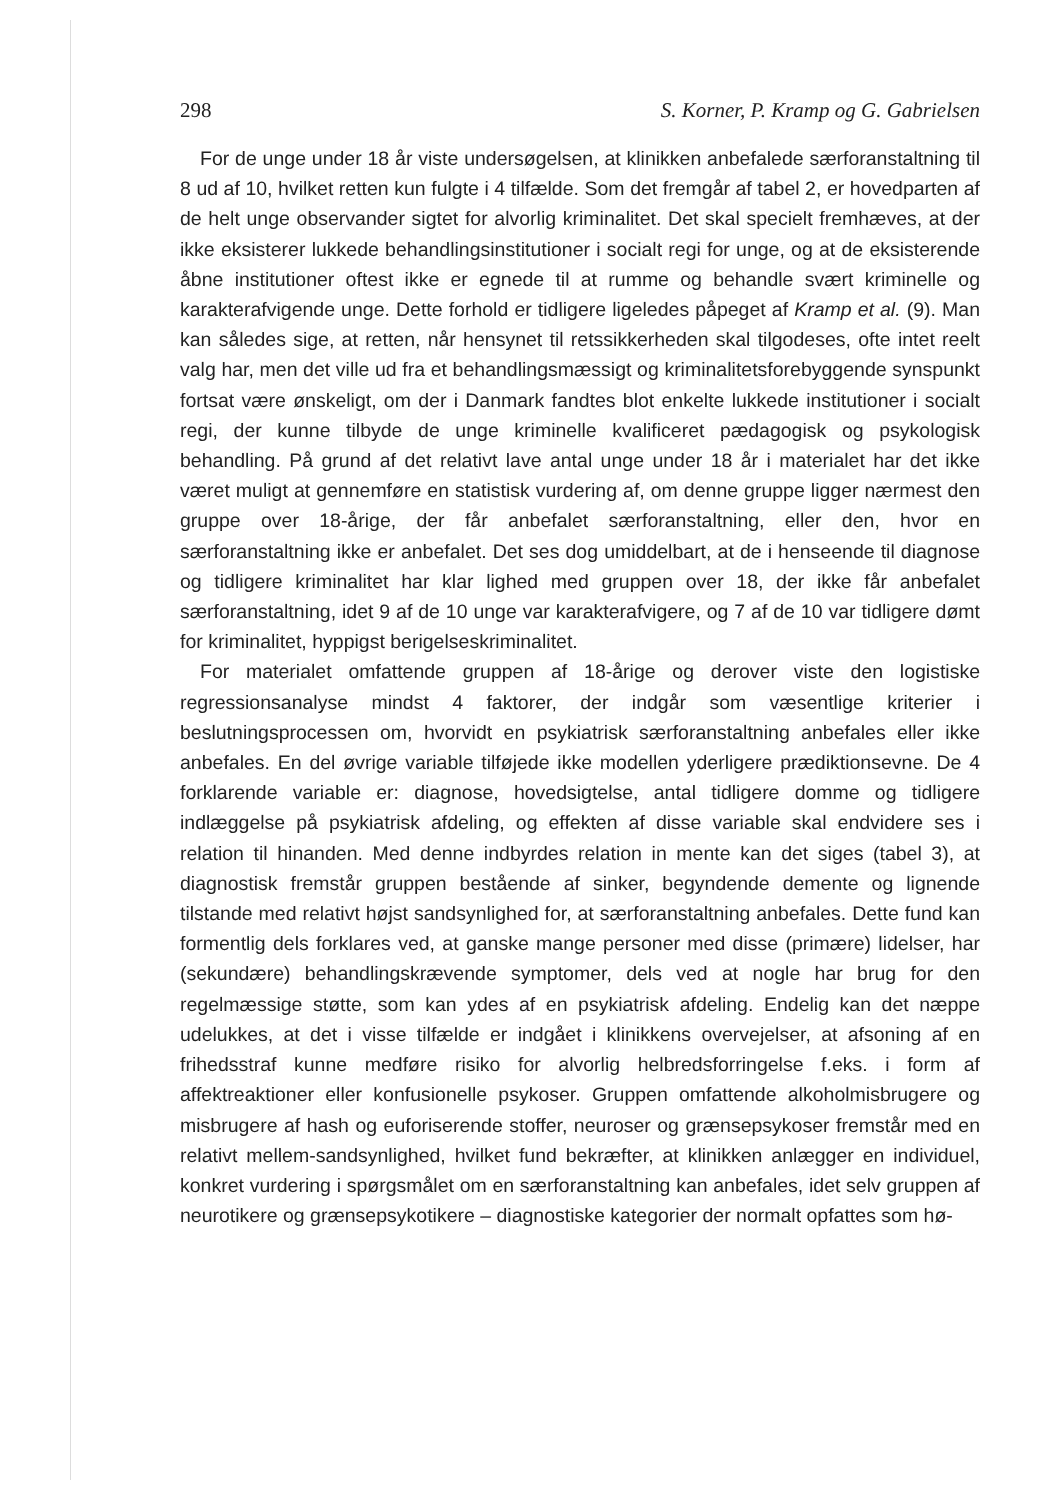298 S. Korner, P. Kramp og G. Gabrielsen
For de unge under 18 år viste undersøgelsen, at klinikken anbefalede særforanstaltning til 8 ud af 10, hvilket retten kun fulgte i 4 tilfælde. Som det fremgår af tabel 2, er hovedparten af de helt unge observander sigtet for alvorlig kriminalitet. Det skal specielt fremhæves, at der ikke eksisterer lukkede behandlingsinstitutioner i socialt regi for unge, og at de eksisterende åbne institutioner oftest ikke er egnede til at rumme og behandle svært kriminelle og karakterafvigende unge. Dette forhold er tidligere ligeledes påpeget af Kramp et al. (9). Man kan således sige, at retten, når hensynet til retssikkerheden skal tilgodeses, ofte intet reelt valg har, men det ville ud fra et behandlingsmæssigt og kriminalitetsforebyggende synspunkt fortsat være ønskeligt, om der i Danmark fandtes blot enkelte lukkede institutioner i socialt regi, der kunne tilbyde de unge kriminelle kvalificeret pædagogisk og psykologisk behandling. På grund af det relativt lave antal unge under 18 år i materialet har det ikke været muligt at gennemføre en statistisk vurdering af, om denne gruppe ligger nærmest den gruppe over 18-årige, der får anbefalet særforanstaltning, eller den, hvor en særforanstaltning ikke er anbefalet. Det ses dog umiddelbart, at de i henseende til diagnose og tidligere kriminalitet har klar lighed med gruppen over 18, der ikke får anbefalet særforanstaltning, idet 9 af de 10 unge var karakterafvigere, og 7 af de 10 var tidligere dømt for kriminalitet, hyppigst berigelseskriminalitet.
For materialet omfattende gruppen af 18-årige og derover viste den logistiske regressionsanalyse mindst 4 faktorer, der indgår som væsentlige kriterier i beslutningsprocessen om, hvorvidt en psykiatrisk særforanstaltning anbefales eller ikke anbefales. En del øvrige variable tilføjede ikke modellen yderligere prædiktionsevne. De 4 forklarende variable er: diagnose, hovedsigtelse, antal tidligere domme og tidligere indlæggelse på psykiatrisk afdeling, og effekten af disse variable skal endvidere ses i relation til hinanden. Med denne indbyrdes relation in mente kan det siges (tabel 3), at diagnostisk fremstår gruppen bestående af sinker, begyndende demente og lignende tilstande med relativt højst sandsynlighed for, at særforanstaltning anbefales. Dette fund kan formentlig dels forklares ved, at ganske mange personer med disse (primære) lidelser, har (sekundære) behandlingskrævende symptomer, dels ved at nogle har brug for den regelmæssige støtte, som kan ydes af en psykiatrisk afdeling. Endelig kan det næppe udelukkes, at det i visse tilfælde er indgået i klinikkens overvejelser, at afsoning af en frihedsstraf kunne medføre risiko for alvorlig helbredsforringelse f.eks. i form af affektreaktioner eller konfusionelle psykoser. Gruppen omfattende alkoholmisbrugere og misbrugere af hash og euforiserende stoffer, neuroser og grænsepsykoser fremstår med en relativt mellem-sandsynlighed, hvilket fund bekræfter, at klinikken anlægger en individuel, konkret vurdering i spørgsmålet om en særforanstaltning kan anbefales, idet selv gruppen af neurotikere og grænsepsykotikere – diagnostiske kategorier der normalt opfattes som hø-